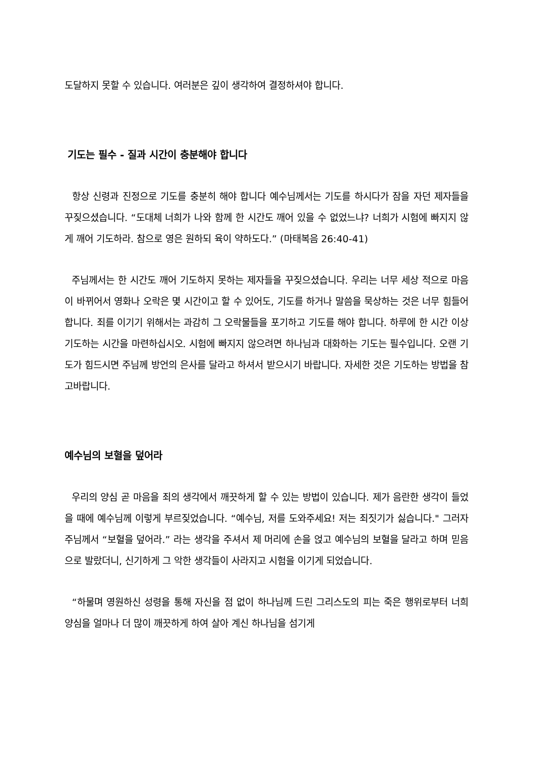도달하지 못할 수 있습니다. 여러분은 깊이 생각하여 결정하셔야 합니다.
기도는 필수 - 질과 시간이 충분해야 합니다
항상 신령과 진정으로 기도를 충분히 해야 합니다 예수님께서는 기도를 하시다가 잠을 자던 제자들을 꾸짖으셨습니다. “도대체 너희가 나와 함께 한 시간도 깨어 있을 수 없었느냐? 너희가 시험에 빠지지 않게 깨어 기도하라. 참으로 영은 원하되 육이 약하도다.” (마태복음 26:40-41)
주님께서는 한 시간도 깨어 기도하지 못하는 제자들을 꾸짖으셨습니다. 우리는 너무 세상 적으로 마음이 바뀌어서 영화나 오락은 몇 시간이고 할 수 있어도, 기도를 하거나 말씀을 묵상하는 것은 너무 힘들어합니다. 죄를 이기기 위해서는 과감히 그 오락물들을 포기하고 기도를 해야 합니다. 하루에 한 시간 이상 기도하는 시간을 마련하십시오. 시험에 빠지지 않으려면 하나님과 대화하는 기도는 필수입니다. 오랜 기도가 힘드시면 주님께 방언의 은사를 달라고 하셔서 받으시기 바랍니다. 자세한 것은 기도하는 방법을 참고바랍니다.
예수님의 보혈을 덮어라
우리의 양심 곧 마음을 죄의 생각에서 깨끗하게 할 수 있는 방법이 있습니다. 제가 음란한 생각이 들었을 때에 예수님께 이렇게 부르짖었습니다. “예수님, 저를 도와주세요! 저는 죄짓기가 싫습니다." 그러자 주님께서 “보혈을 덮어라.” 라는 생각을 주셔서 제 머리에 손을 얹고 예수님의 보혈을 달라고 하며 믿음으로 발랐더니, 신기하게 그 악한 생각들이 사라지고 시험을 이기게 되었습니다.
“하물며 영원하신 성령을 통해 자신을 점 없이 하나님께 드린 그리스도의 피는 죽은 행위로부터 너희 양심을 얼마나 더 많이 깨끗하게 하여 살아 계신 하나님을 섬기게